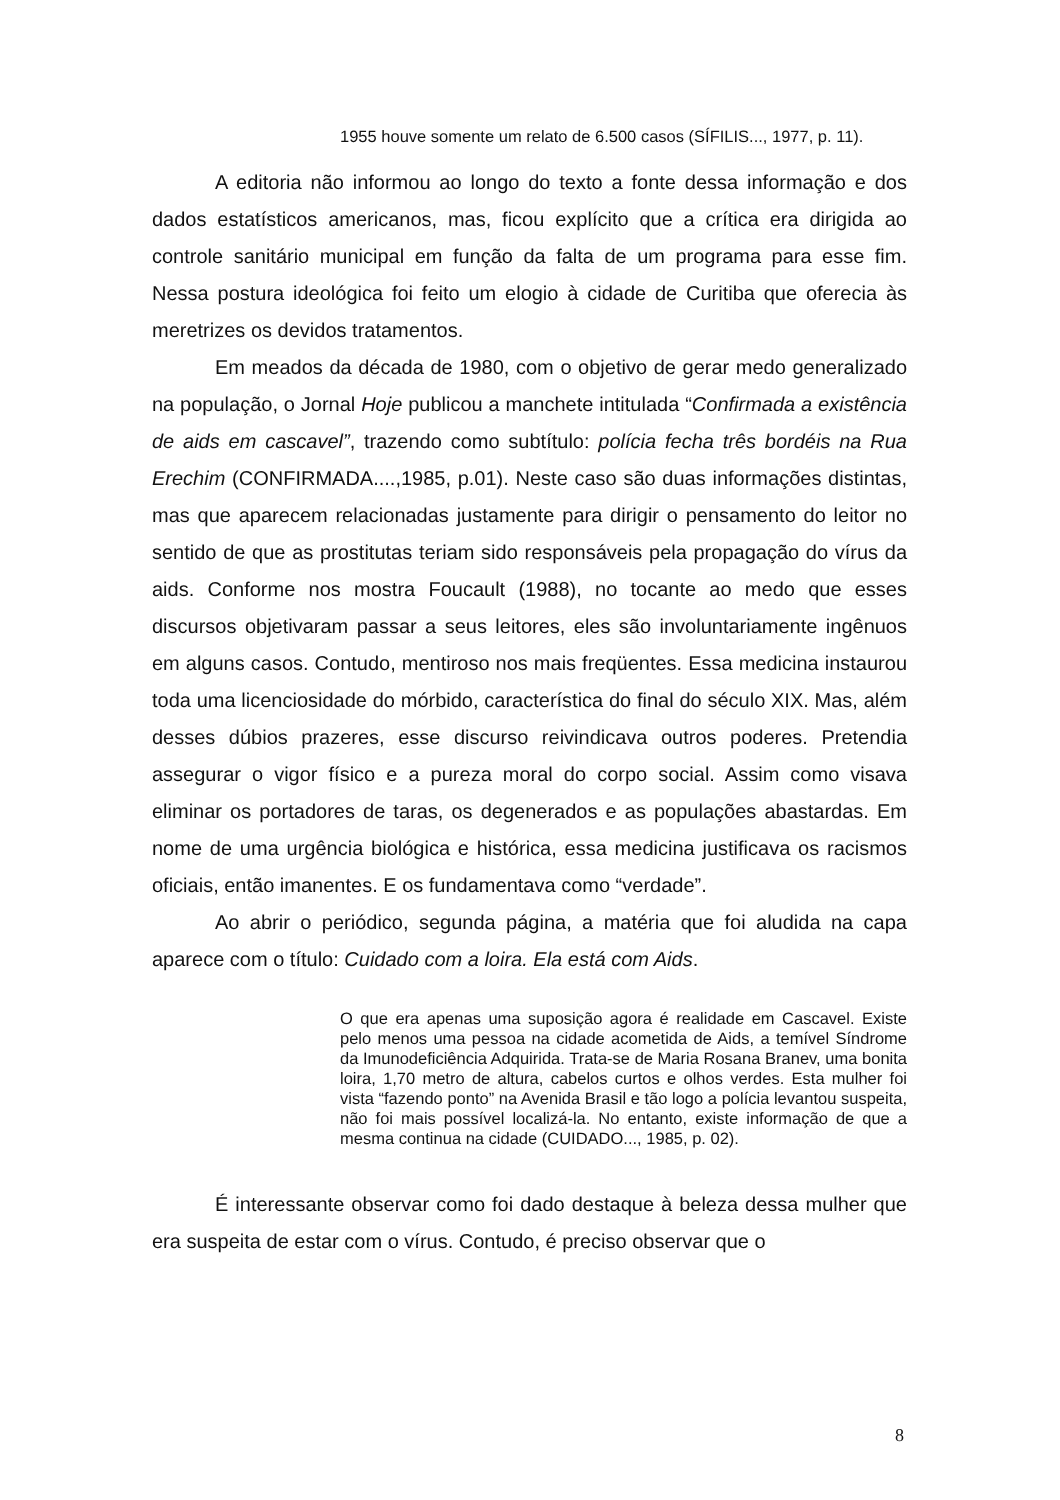1955 houve somente um relato de 6.500 casos (SÍFILIS..., 1977, p. 11).
A editoria não informou ao longo do texto a fonte dessa informação e dos dados estatísticos americanos, mas, ficou explícito que a crítica era dirigida ao controle sanitário municipal em função da falta de um programa para esse fim. Nessa postura ideológica foi feito um elogio à cidade de Curitiba que oferecia às meretrizes os devidos tratamentos.
Em meados da década de 1980, com o objetivo de gerar medo generalizado na população, o Jornal Hoje publicou a manchete intitulada “Confirmada a existência de aids em cascavel”, trazendo como subtítulo: polícia fecha três bordéis na Rua Erechim (CONFIRMADA....,1985, p.01). Neste caso são duas informações distintas, mas que aparecem relacionadas justamente para dirigir o pensamento do leitor no sentido de que as prostitutas teriam sido responsáveis pela propagação do vírus da aids. Conforme nos mostra Foucault (1988), no tocante ao medo que esses discursos objetivaram passar a seus leitores, eles são involuntariamente ingênuos em alguns casos. Contudo, mentiroso nos mais freqüentes. Essa medicina instaurou toda uma licenciosidade do mórbido, característica do final do século XIX. Mas, além desses dúbios prazeres, esse discurso reivindicava outros poderes. Pretendia assegurar o vigor físico e a pureza moral do corpo social. Assim como visava eliminar os portadores de taras, os degenerados e as populações abastardas. Em nome de uma urgência biológica e histórica, essa medicina justificava os racismos oficiais, então imanentes. E os fundamentava como “verdade”.
Ao abrir o periódico, segunda página, a matéria que foi aludida na capa aparece com o título: Cuidado com a loira. Ela está com Aids.
O que era apenas uma suposição agora é realidade em Cascavel. Existe pelo menos uma pessoa na cidade acometida de Aids, a temível Síndrome da Imunodeficiência Adquirida. Trata-se de Maria Rosana Branev, uma bonita loira, 1,70 metro de altura, cabelos curtos e olhos verdes. Esta mulher foi vista “fazendo ponto” na Avenida Brasil e tão logo a polícia levantou suspeita, não foi mais possível localizá-la. No entanto, existe informação de que a mesma continua na cidade (CUIDADO..., 1985, p. 02).
É interessante observar como foi dado destaque à beleza dessa mulher que era suspeita de estar com o vírus. Contudo, é preciso observar que o
8